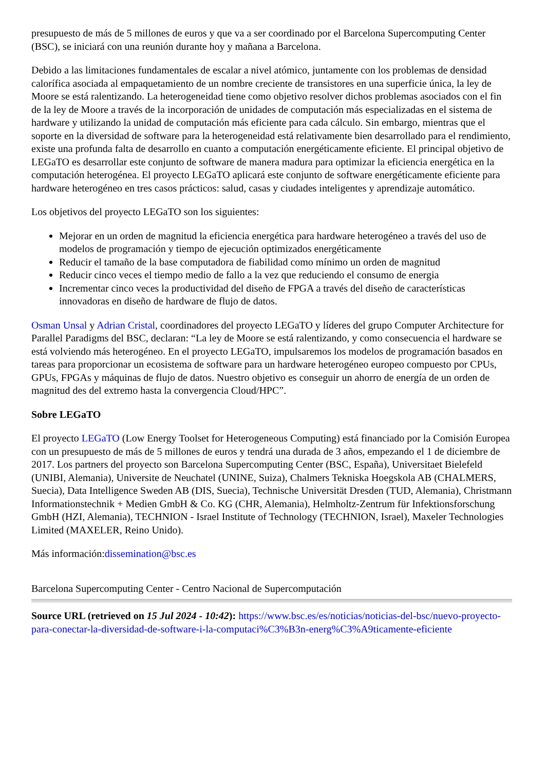presupuesto de más de 5 millones de euros y que va a ser coordinado por el Barcelona Supercomputing Center (BSC), se iniciará con una reunión durante hoy y mañana a Barcelona.
Debido a las limitaciones fundamentales de escalar a nivel atómico, juntamente con los problemas de densidad calorífica asociada al empaquetamiento de un nombre creciente de transistores en una superficie única, la ley de Moore se está ralentizando. La heterogeneidad tiene como objetivo resolver dichos problemas asociados con el fin de la ley de Moore a través de la incorporación de unidades de computación más especializadas en el sistema de hardware y utilizando la unidad de computación más eficiente para cada cálculo. Sin embargo, mientras que el soporte en la diversidad de software para la heterogeneidad está relativamente bien desarrollado para el rendimiento, existe una profunda falta de desarrollo en cuanto a computación energéticamente eficiente. El principal objetivo de LEGaTO es desarrollar este conjunto de software de manera madura para optimizar la eficiencia energética en la computación heterogénea. El proyecto LEGaTO aplicará este conjunto de software energéticamente eficiente para hardware heterogéneo en tres casos prácticos: salud, casas y ciudades inteligentes y aprendizaje automático.
Los objetivos del proyecto LEGaTO son los siguientes:
Mejorar en un orden de magnitud la eficiencia energética para hardware heterogéneo a través del uso de modelos de programación y tiempo de ejecución optimizados energéticamente
Reducir el tamaño de la base computadora de fiabilidad como mínimo un orden de magnitud
Reducir cinco veces el tiempo medio de fallo a la vez que reduciendo el consumo de energia
Incrementar cinco veces la productividad del diseño de FPGA a través del diseño de características innovadoras en diseño de hardware de flujo de datos.
Osman Unsal y Adrian Cristal, coordinadores del proyecto LEGaTO y líderes del grupo Computer Architecture for Parallel Paradigms del BSC, declaran: “La ley de Moore se está ralentizando, y como consecuencia el hardware se está volviendo más heterogéneo. En el proyecto LEGaTO, impulsaremos los modelos de programación basados en tareas para proporcionar un ecosistema de software para un hardware heterogéneo europeo compuesto por CPUs, GPUs, FPGAs y máquinas de flujo de datos. Nuestro objetivo es conseguir un ahorro de energía de un orden de magnitud des del extremo hasta la convergencia Cloud/HPC”.
Sobre LEGaTO
El proyecto LEGaTO (Low Energy Toolset for Heterogeneous Computing) está financiado por la Comisión Europea con un presupuesto de más de 5 millones de euros y tendrá una durada de 3 años, empezando el 1 de diciembre de 2017. Los partners del proyecto son Barcelona Supercomputing Center (BSC, España), Universitaet Bielefeld (UNIBI, Alemania), Universite de Neuchatel (UNINE, Suiza), Chalmers Tekniska Hoegskola AB (CHALMERS, Suecia), Data Intelligence Sweden AB (DIS, Suecia), Technische Universität Dresden (TUD, Alemania), Christmann Informationstechnik + Medien GmbH & Co. KG (CHR, Alemania), Helmholtz-Zentrum für Infektionsforschung GmbH (HZI, Alemania), TECHNION - Israel Institute of Technology (TECHNION, Israel), Maxeler Technologies Limited (MAXELER, Reino Unido).
Más información:dissemination@bsc.es
Barcelona Supercomputing Center - Centro Nacional de Supercomputación
Source URL (retrieved on 15 Jul 2024 - 10:42): https://www.bsc.es/es/noticias/noticias-del-bsc/nuevo-proyecto-para-conectar-la-diversidad-de-software-i-la-computaci%C3%B3n-energ%C3%A9ticamente-eficiente